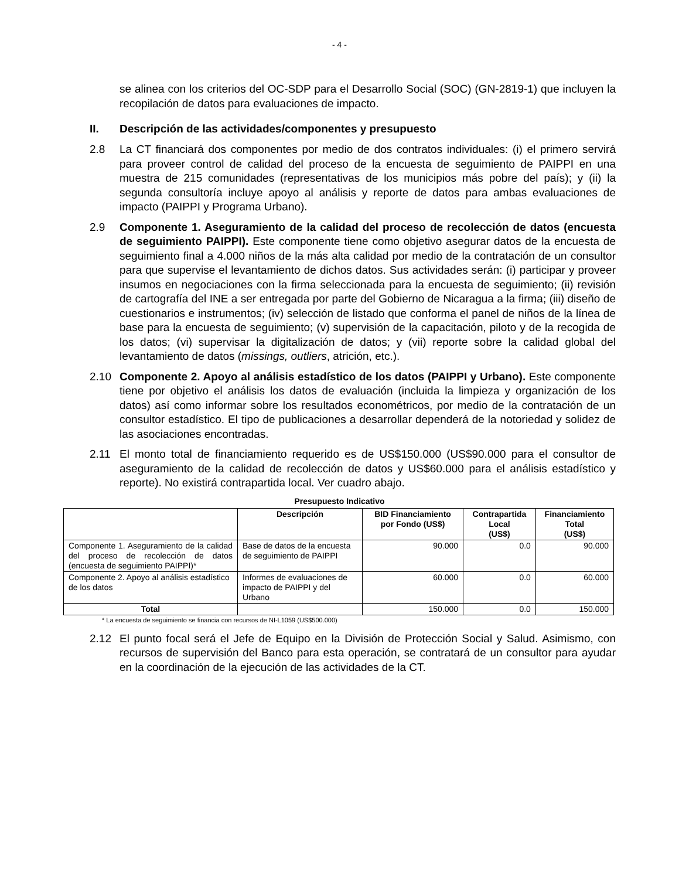- 4 -
se alinea con los criterios del OC-SDP para el Desarrollo Social (SOC) (GN-2819-1) que incluyen la recopilación de datos para evaluaciones de impacto.
II. Descripción de las actividades/componentes y presupuesto
2.8 La CT financiará dos componentes por medio de dos contratos individuales: (i) el primero servirá para proveer control de calidad del proceso de la encuesta de seguimiento de PAIPPI en una muestra de 215 comunidades (representativas de los municipios más pobre del país); y (ii) la segunda consultoría incluye apoyo al análisis y reporte de datos para ambas evaluaciones de impacto (PAIPPI y Programa Urbano).
2.9 Componente 1. Aseguramiento de la calidad del proceso de recolección de datos (encuesta de seguimiento PAIPPI). Este componente tiene como objetivo asegurar datos de la encuesta de seguimiento final a 4.000 niños de la más alta calidad por medio de la contratación de un consultor para que supervise el levantamiento de dichos datos. Sus actividades serán: (i) participar y proveer insumos en negociaciones con la firma seleccionada para la encuesta de seguimiento; (ii) revisión de cartografía del INE a ser entregada por parte del Gobierno de Nicaragua a la firma; (iii) diseño de cuestionarios e instrumentos; (iv) selección de listado que conforma el panel de niños de la línea de base para la encuesta de seguimiento; (v) supervisión de la capacitación, piloto y de la recogida de los datos; (vi) supervisar la digitalización de datos; y (vii) reporte sobre la calidad global del levantamiento de datos (missings, outliers, atrición, etc.).
2.10 Componente 2. Apoyo al análisis estadístico de los datos (PAIPPI y Urbano). Este componente tiene por objetivo el análisis los datos de evaluación (incluida la limpieza y organización de los datos) así como informar sobre los resultados econométricos, por medio de la contratación de un consultor estadístico. El tipo de publicaciones a desarrollar dependerá de la notoriedad y solidez de las asociaciones encontradas.
2.11 El monto total de financiamiento requerido es de US$150.000 (US$90.000 para el consultor de aseguramiento de la calidad de recolección de datos y US$60.000 para el análisis estadístico y reporte). No existirá contrapartida local. Ver cuadro abajo.
Presupuesto Indicativo
| | Descripción | BID Financiamiento por Fondo (US$) | Contrapartida Local (US$) | Financiamiento Total (US$) |
| --- | --- | --- | --- | --- |
| Componente 1. Aseguramiento de la calidad del proceso de recolección de datos (encuesta de seguimiento PAIPPI)* | Base de datos de la encuesta de seguimiento de PAIPPI | 90.000 | 0.0 | 90.000 |
| Componente 2. Apoyo al análisis estadístico de los datos | Informes de evaluaciones de impacto de PAIPPI y del Urbano | 60.000 | 0.0 | 60.000 |
| Total | | 150.000 | 0.0 | 150.000 |
* La encuesta de seguimiento se financia con recursos de NI-L1059 (US$500.000)
2.12 El punto focal será el Jefe de Equipo en la División de Protección Social y Salud. Asimismo, con recursos de supervisión del Banco para esta operación, se contratará de un consultor para ayudar en la coordinación de la ejecución de las actividades de la CT.